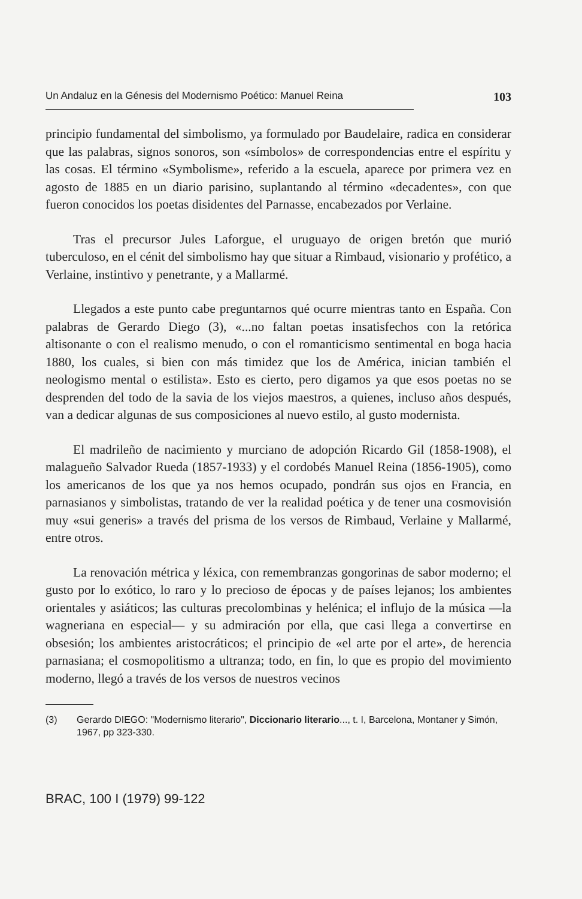Un Andaluz en la Génesis del Modernismo Poético: Manuel Reina
103
principio fundamental del simbolismo, ya formulado por Baudelaire, radica en considerar que las palabras, signos sonoros, son «símbolos» de correspondencias entre el espíritu y las cosas. El término «Symbolisme», referido a la escuela, aparece por primera vez en agosto de 1885 en un diario parisino, suplantando al término «decadentes», con que fueron conocidos los poetas disidentes del Parnasse, encabezados por Verlaine.
Tras el precursor Jules Laforgue, el uruguayo de origen bretón que murió tuberculoso, en el cénit del simbolismo hay que situar a Rimbaud, visionario y profético, a Verlaine, instintivo y penetrante, y a Mallarmé.
Llegados a este punto cabe preguntarnos qué ocurre mientras tanto en España. Con palabras de Gerardo Diego (3), «...no faltan poetas insatisfechos con la retórica altisonante o con el realismo menudo, o con el romanticismo sentimental en boga hacia 1880, los cuales, si bien con más timidez que los de América, inician también el neologismo mental o estilista». Esto es cierto, pero digamos ya que esos poetas no se desprenden del todo de la savia de los viejos maestros, a quienes, incluso años después, van a dedicar algunas de sus composiciones al nuevo estilo, al gusto modernista.
El madrileño de nacimiento y murciano de adopción Ricardo Gil (1858-1908), el malagueño Salvador Rueda (1857-1933) y el cordobés Manuel Reina (1856-1905), como los americanos de los que ya nos hemos ocupado, pondrán sus ojos en Francia, en parnasianos y simbolistas, tratando de ver la realidad poética y de tener una cosmovisión muy «sui generis» a través del prisma de los versos de Rimbaud, Verlaine y Mallarmé, entre otros.
La renovación métrica y léxica, con remembranzas gongorinas de sabor moderno; el gusto por lo exótico, lo raro y lo precioso de épocas y de países lejanos; los ambientes orientales y asiáticos; las culturas precolombinas y helénica; el influjo de la música —la wagneriana en especial— y su admiración por ella, que casi llega a convertirse en obsesión; los ambientes aristocráticos; el principio de «el arte por el arte», de herencia parnasiana; el cosmopolitismo a ultranza; todo, en fin, lo que es propio del movimiento moderno, llegó a través de los versos de nuestros vecinos
(3) Gerardo DIEGO: "Modernismo literario", Diccionario literario..., t. I, Barcelona, Montaner y Simón, 1967, pp 323-330.
BRAC, 100 I (1979) 99-122